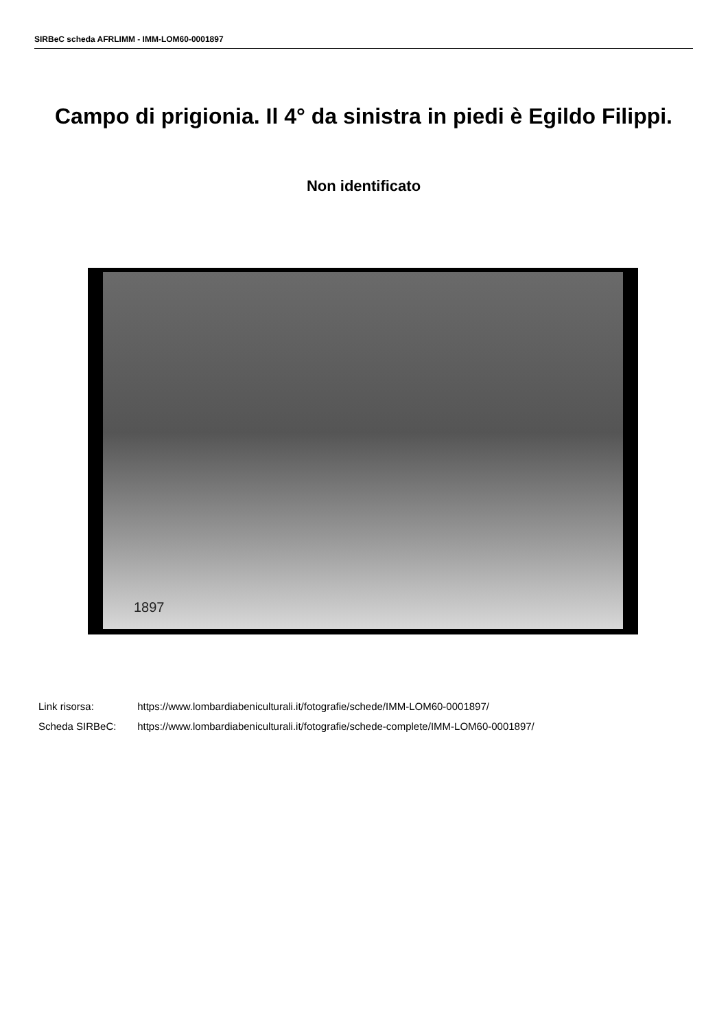SIRBeC scheda AFRLIMM - IMM-LOM60-0001897
Campo di prigionia. Il 4° da sinistra in piedi è Egildo Filippi.
Non identificato
1897
Link risorsa: https://www.lombardiabeniculturali.it/fotografie/schede/IMM-LOM60-0001897/
Scheda SIRBeC: https://www.lombardiabeniculturali.it/fotografie/schede-complete/IMM-LOM60-0001897/